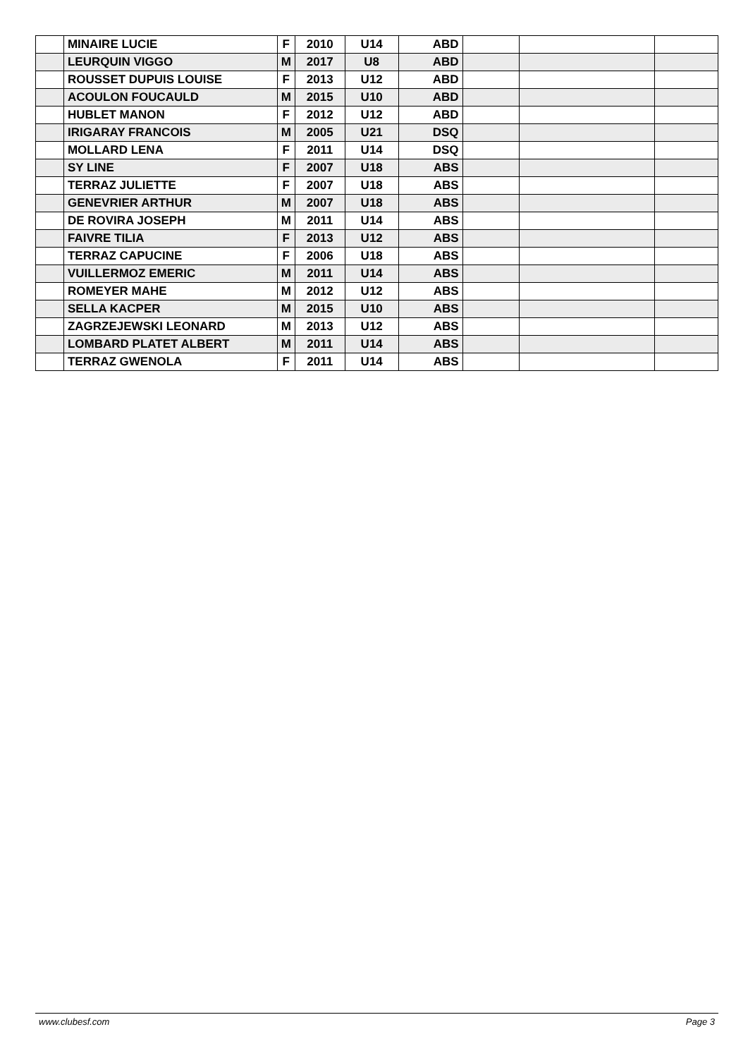| | MINAIRE LUCIE | F | 2010 | U14 | ABD | | | |
| | LEURQUIN VIGGO | M | 2017 | U8 | ABD | | | |
| | ROUSSET DUPUIS LOUISE | F | 2013 | U12 | ABD | | | |
| | ACOULON FOUCAULD | M | 2015 | U10 | ABD | | | |
| | HUBLET MANON | F | 2012 | U12 | ABD | | | |
| | IRIGARAY FRANCOIS | M | 2005 | U21 | DSQ | | | |
| | MOLLARD LENA | F | 2011 | U14 | DSQ | | | |
| | SY LINE | F | 2007 | U18 | ABS | | | |
| | TERRAZ JULIETTE | F | 2007 | U18 | ABS | | | |
| | GENEVRIER ARTHUR | M | 2007 | U18 | ABS | | | |
| | DE ROVIRA JOSEPH | M | 2011 | U14 | ABS | | | |
| | FAIVRE TILIA | F | 2013 | U12 | ABS | | | |
| | TERRAZ CAPUCINE | F | 2006 | U18 | ABS | | | |
| | VUILLERMOZ EMERIC | M | 2011 | U14 | ABS | | | |
| | ROMEYER MAHE | M | 2012 | U12 | ABS | | | |
| | SELLA KACPER | M | 2015 | U10 | ABS | | | |
| | ZAGRZEJEWSKI LEONARD | M | 2013 | U12 | ABS | | | |
| | LOMBARD PLATET ALBERT | M | 2011 | U14 | ABS | | | |
| | TERRAZ GWENOLA | F | 2011 | U14 | ABS | | | |
www.clubesf.com Page 3